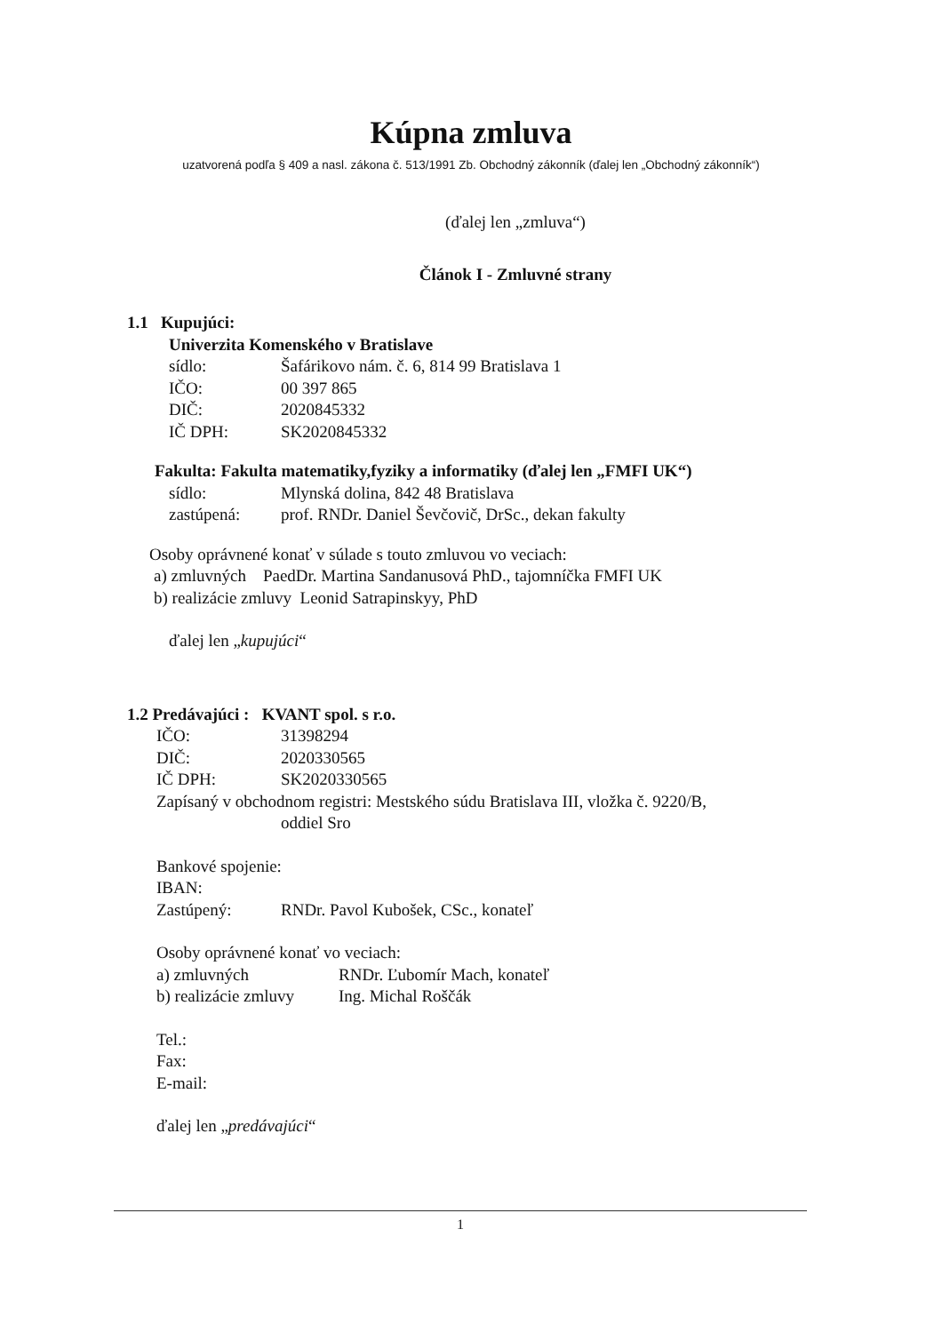Kúpna zmluva
uzatvorená podľa § 409 a nasl. zákona č. 513/1991 Zb. Obchodný zákonník (ďalej len „Obchodný zákonník“)
(ďalej len „zmluva“)
Článok I - Zmluvné strany
1.1 Kupujúci:
Univerzita Komenského v Bratislave
sídlo: Šafárikovo nám. č. 6, 814 99 Bratislava 1
IČO: 00 397 865
DIČ: 2020845332
IČ DPH: SK2020845332
Fakulta: Fakulta matematiky,fyziky a informatiky (ďalej len „FMFI UK“)
sídlo: Mlynská dolina, 842 48 Bratislava
zastúpená: prof. RNDr. Daniel Ševčovič, DrSc., dekan fakulty
Osoby oprávnené konať v súlade s touto zmluvou vo veciach:
a) zmluvných PaedDr. Martina Sandanusová PhD., tajomníčka FMFI UK
b) realizácie zmluvy Leonid Satrapinskyy, PhD
ďalej len „kupujúci“
1.2 Predávajúci : KVANT spol. s r.o.
IČO: 31398294
DIČ: 2020330565
IČ DPH: SK2020330565
Zapísaný v obchodnom registri: Mestského súdu Bratislava III, vložka č. 9220/B,
oddiel Sro
Bankové spojenie:
IBAN:
Zastúpený: RNDr. Pavol Kubošek, CSc., konateľ
Osoby oprávnené konať vo veciach:
a) zmluvných RNDr. Ľubomír Mach, konateľ
b) realizácie zmluvy Ing. Michal Roščák
Tel.:
Fax:
E-mail:
ďalej len „predávajúci“
1